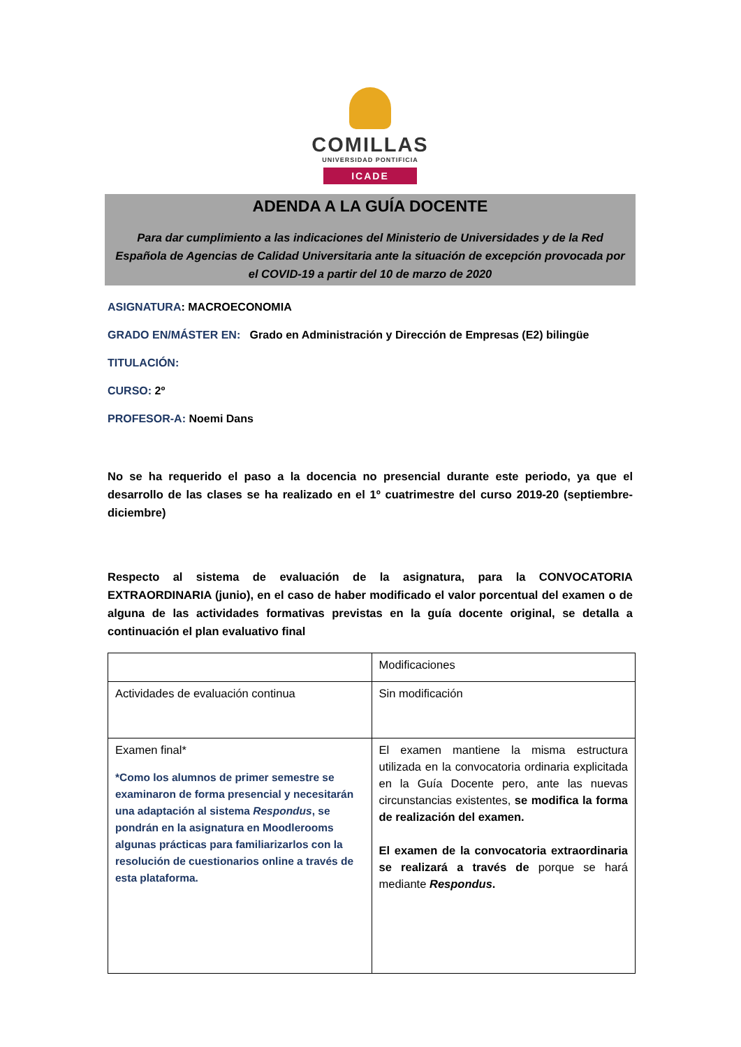COMILLAS
UNIVERSIDAD PONTIFICIA
ICADE
ADENDA A LA GUÍA DOCENTE
Para dar cumplimiento a las indicaciones del Ministerio de Universidades y de la Red Española de Agencias de Calidad Universitaria ante la situación de excepción provocada por el COVID-19 a partir del 10 de marzo de 2020
ASIGNATURA: MACROECONOMIA
GRADO EN/MÁSTER EN: Grado en Administración y Dirección de Empresas (E2) bilingüe
TITULACIÓN:
CURSO: 2º
PROFESOR-A: Noemi Dans
No se ha requerido el paso a la docencia no presencial durante este periodo, ya que el desarrollo de las clases se ha realizado en el 1º cuatrimestre del curso 2019-20 (septiembre-diciembre)
Respecto al sistema de evaluación de la asignatura, para la CONVOCATORIA EXTRAORDINARIA (junio), en el caso de haber modificado el valor porcentual del examen o de alguna de las actividades formativas previstas en la guía docente original, se detalla a continuación el plan evaluativo final
| | Modificaciones |
| Actividades de evaluación continua | Sin modificación |
| Examen final* *Como los alumnos de primer semestre se examinaron de forma presencial y necesitarán una adaptación al sistema Respondus , se pondrán en la asignatura en Moodlerooms algunas prácticas para familiarizarlos con la resolución de cuestionarios online a través de esta plataforma. | El examen mantiene la misma estructura utilizada en la convocatoria ordinaria explicitada en la Guía Docente pero, ante las nuevas circunstancias existentes, se modifica la forma de realización del examen. El examen de la convocatoria extraordinaria se realizará a través de porque se hará mediante Respondus . |